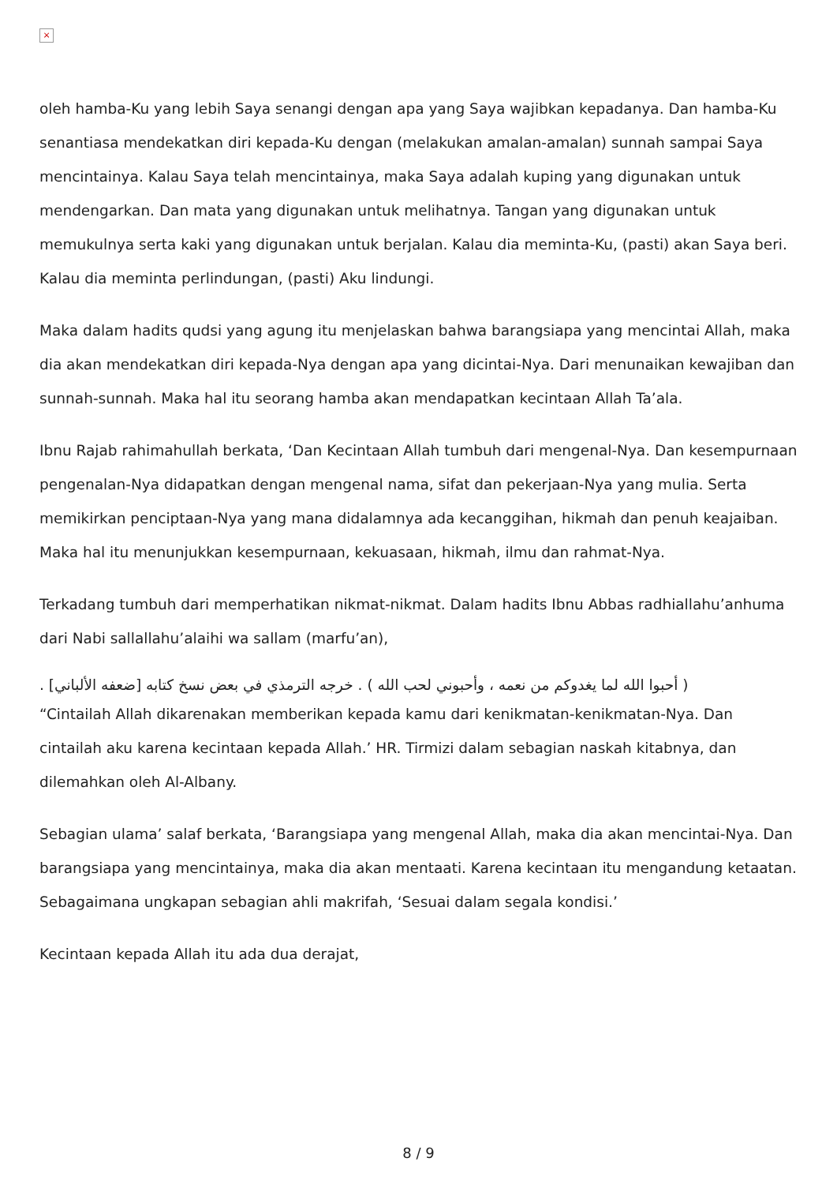×
oleh hamba-Ku yang lebih Saya senangi dengan apa yang Saya wajibkan kepadanya. Dan hamba-Ku senantiasa mendekatkan diri kepada-Ku dengan (melakukan amalan-amalan) sunnah sampai Saya mencintainya. Kalau Saya telah mencintainya, maka Saya adalah kuping yang digunakan untuk mendengarkan. Dan mata yang digunakan untuk melihatnya. Tangan yang digunakan untuk memukulnya serta kaki yang digunakan untuk berjalan. Kalau dia meminta-Ku, (pasti) akan Saya beri. Kalau dia meminta perlindungan, (pasti) Aku lindungi.
Maka dalam hadits qudsi yang agung itu menjelaskan bahwa barangsiapa yang mencintai Allah, maka dia akan mendekatkan diri kepada-Nya dengan apa yang dicintai-Nya. Dari menunaikan kewajiban dan sunnah-sunnah. Maka hal itu seorang hamba akan mendapatkan kecintaan Allah Ta’ala.
Ibnu Rajab rahimahullah berkata, ‘Dan Kecintaan Allah tumbuh dari mengenal-Nya. Dan kesempurnaan pengenalan-Nya didapatkan dengan mengenal nama, sifat dan pekerjaan-Nya yang mulia. Serta memikirkan penciptaan-Nya yang mana didalamnya ada kecanggihan, hikmah dan penuh keajaiban. Maka hal itu menunjukkan kesempurnaan, kekuasaan, hikmah, ilmu dan rahmat-Nya.
Terkadang tumbuh dari memperhatikan nikmat-nikmat. Dalam hadits Ibnu Abbas radhiallahu’anhuma dari Nabi sallallahu’alaihi wa sallam (marfu’an),
( أحبوا الله لما يغدوكم من نعمه ، وأحبوني لحب الله ) . خرجه الترمذي في بعض نسخ كتابه [ضعفه الألباني] .
“Cintailah Allah dikarenakan memberikan kepada kamu dari kenikmatan-kenikmatan-Nya. Dan cintailah aku karena kecintaan kepada Allah.’ HR. Tirmizi dalam sebagian naskah kitabnya, dan dilemahkan oleh Al-Albany.
Sebagian ulama’ salaf berkata, ‘Barangsiapa yang mengenal Allah, maka dia akan mencintai-Nya. Dan barangsiapa yang mencintainya, maka dia akan mentaati. Karena kecintaan itu mengandung ketaatan. Sebagaimana ungkapan sebagian ahli makrifah, ‘Sesuai dalam segala kondisi.’
Kecintaan kepada Allah itu ada dua derajat,
8 / 9